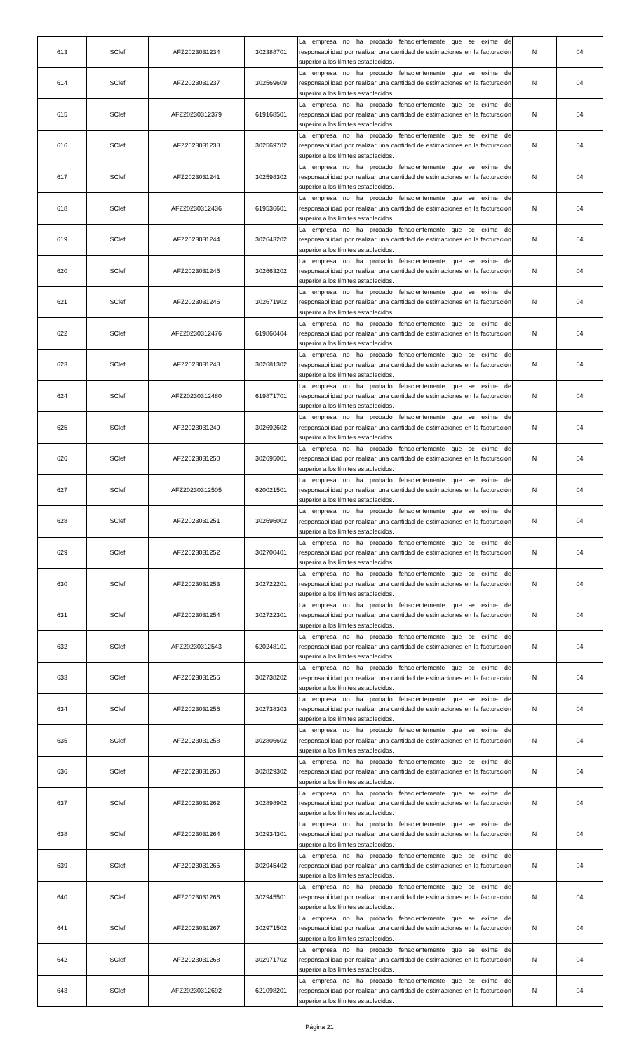| 613 | SClef | AFZ2023031234 | 302388701 | La empresa no ha probado fehacientemente que se exime de responsabilidad por realizar una cantidad de estimaciones en la facturación superior a los límites establecidos. | N | 04 |
| 614 | SClef | AFZ2023031237 | 302569609 | La empresa no ha probado fehacientemente que se exime de responsabilidad por realizar una cantidad de estimaciones en la facturación superior a los límites establecidos. | N | 04 |
| 615 | SClef | AFZ20230312379 | 619168501 | La empresa no ha probado fehacientemente que se exime de responsabilidad por realizar una cantidad de estimaciones en la facturación superior a los límites establecidos. | N | 04 |
| 616 | SClef | AFZ2023031238 | 302569702 | La empresa no ha probado fehacientemente que se exime de responsabilidad por realizar una cantidad de estimaciones en la facturación superior a los límites establecidos. | N | 04 |
| 617 | SClef | AFZ2023031241 | 302598302 | La empresa no ha probado fehacientemente que se exime de responsabilidad por realizar una cantidad de estimaciones en la facturación superior a los límites establecidos. | N | 04 |
| 618 | SClef | AFZ20230312436 | 619536601 | La empresa no ha probado fehacientemente que se exime de responsabilidad por realizar una cantidad de estimaciones en la facturación superior a los límites establecidos. | N | 04 |
| 619 | SClef | AFZ2023031244 | 302643202 | La empresa no ha probado fehacientemente que se exime de responsabilidad por realizar una cantidad de estimaciones en la facturación superior a los límites establecidos. | N | 04 |
| 620 | SClef | AFZ2023031245 | 302663202 | La empresa no ha probado fehacientemente que se exime de responsabilidad por realizar una cantidad de estimaciones en la facturación superior a los límites establecidos. | N | 04 |
| 621 | SClef | AFZ2023031246 | 302671902 | La empresa no ha probado fehacientemente que se exime de responsabilidad por realizar una cantidad de estimaciones en la facturación superior a los límites establecidos. | N | 04 |
| 622 | SClef | AFZ20230312476 | 619860404 | La empresa no ha probado fehacientemente que se exime de responsabilidad por realizar una cantidad de estimaciones en la facturación superior a los límites establecidos. | N | 04 |
| 623 | SClef | AFZ2023031248 | 302681302 | La empresa no ha probado fehacientemente que se exime de responsabilidad por realizar una cantidad de estimaciones en la facturación superior a los límites establecidos. | N | 04 |
| 624 | SClef | AFZ20230312480 | 619871701 | La empresa no ha probado fehacientemente que se exime de responsabilidad por realizar una cantidad de estimaciones en la facturación superior a los límites establecidos. | N | 04 |
| 625 | SClef | AFZ2023031249 | 302692602 | La empresa no ha probado fehacientemente que se exime de responsabilidad por realizar una cantidad de estimaciones en la facturación superior a los límites establecidos. | N | 04 |
| 626 | SClef | AFZ2023031250 | 302695001 | La empresa no ha probado fehacientemente que se exime de responsabilidad por realizar una cantidad de estimaciones en la facturación superior a los límites establecidos. | N | 04 |
| 627 | SClef | AFZ20230312505 | 620021501 | La empresa no ha probado fehacientemente que se exime de responsabilidad por realizar una cantidad de estimaciones en la facturación superior a los límites establecidos. | N | 04 |
| 628 | SClef | AFZ2023031251 | 302696002 | La empresa no ha probado fehacientemente que se exime de responsabilidad por realizar una cantidad de estimaciones en la facturación superior a los límites establecidos. | N | 04 |
| 629 | SClef | AFZ2023031252 | 302700401 | La empresa no ha probado fehacientemente que se exime de responsabilidad por realizar una cantidad de estimaciones en la facturación superior a los límites establecidos. | N | 04 |
| 630 | SClef | AFZ2023031253 | 302722201 | La empresa no ha probado fehacientemente que se exime de responsabilidad por realizar una cantidad de estimaciones en la facturación superior a los límites establecidos. | N | 04 |
| 631 | SClef | AFZ2023031254 | 302722301 | La empresa no ha probado fehacientemente que se exime de responsabilidad por realizar una cantidad de estimaciones en la facturación superior a los límites establecidos. | N | 04 |
| 632 | SClef | AFZ20230312543 | 620248101 | La empresa no ha probado fehacientemente que se exime de responsabilidad por realizar una cantidad de estimaciones en la facturación superior a los límites establecidos. | N | 04 |
| 633 | SClef | AFZ2023031255 | 302738202 | La empresa no ha probado fehacientemente que se exime de responsabilidad por realizar una cantidad de estimaciones en la facturación superior a los límites establecidos. | N | 04 |
| 634 | SClef | AFZ2023031256 | 302738303 | La empresa no ha probado fehacientemente que se exime de responsabilidad por realizar una cantidad de estimaciones en la facturación superior a los límites establecidos. | N | 04 |
| 635 | SClef | AFZ2023031258 | 302806602 | La empresa no ha probado fehacientemente que se exime de responsabilidad por realizar una cantidad de estimaciones en la facturación superior a los límites establecidos. | N | 04 |
| 636 | SClef | AFZ2023031260 | 302829302 | La empresa no ha probado fehacientemente que se exime de responsabilidad por realizar una cantidad de estimaciones en la facturación superior a los límites establecidos. | N | 04 |
| 637 | SClef | AFZ2023031262 | 302898902 | La empresa no ha probado fehacientemente que se exime de responsabilidad por realizar una cantidad de estimaciones en la facturación superior a los límites establecidos. | N | 04 |
| 638 | SClef | AFZ2023031264 | 302934301 | La empresa no ha probado fehacientemente que se exime de responsabilidad por realizar una cantidad de estimaciones en la facturación superior a los límites establecidos. | N | 04 |
| 639 | SClef | AFZ2023031265 | 302945402 | La empresa no ha probado fehacientemente que se exime de responsabilidad por realizar una cantidad de estimaciones en la facturación superior a los límites establecidos. | N | 04 |
| 640 | SClef | AFZ2023031266 | 302945501 | La empresa no ha probado fehacientemente que se exime de responsabilidad por realizar una cantidad de estimaciones en la facturación superior a los límites establecidos. | N | 04 |
| 641 | SClef | AFZ2023031267 | 302971502 | La empresa no ha probado fehacientemente que se exime de responsabilidad por realizar una cantidad de estimaciones en la facturación superior a los límites establecidos. | N | 04 |
| 642 | SClef | AFZ2023031268 | 302971702 | La empresa no ha probado fehacientemente que se exime de responsabilidad por realizar una cantidad de estimaciones en la facturación superior a los límites establecidos. | N | 04 |
| 643 | SClef | AFZ20230312692 | 621098201 | La empresa no ha probado fehacientemente que se exime de responsabilidad por realizar una cantidad de estimaciones en la facturación superior a los límites establecidos. | N | 04 |
Página 21